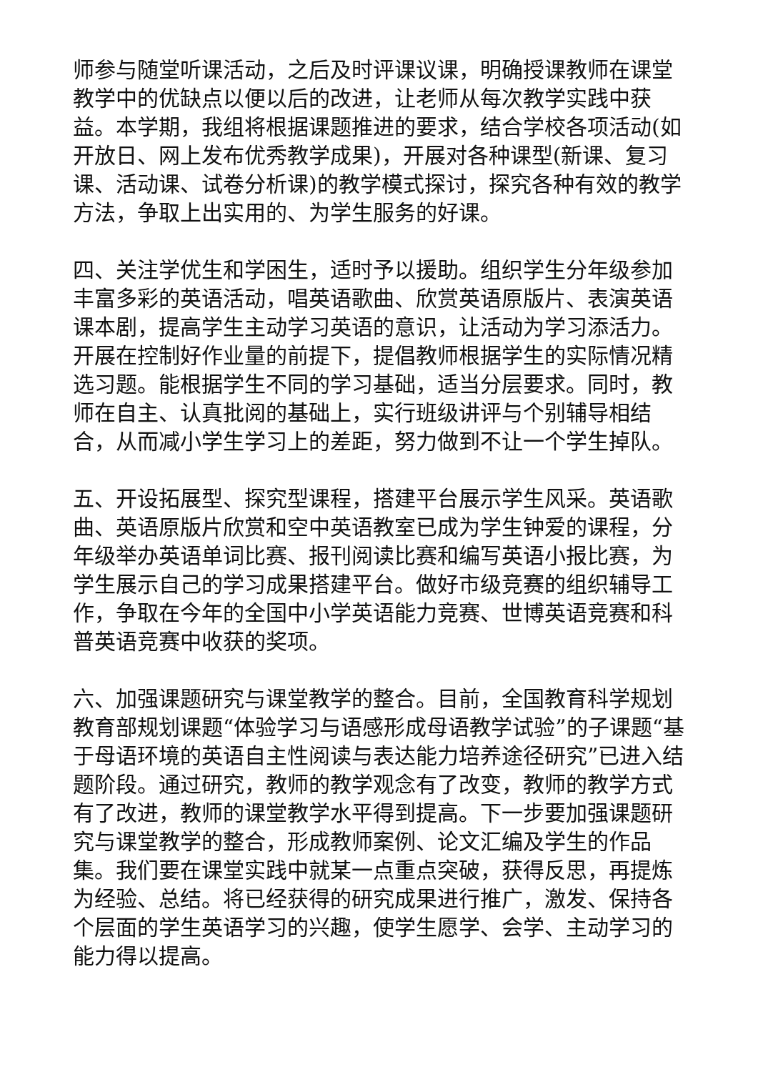师参与随堂听课活动，之后及时评课议课，明确授课教师在课堂教学中的优缺点以便以后的改进，让老师从每次教学实践中获益。本学期，我组将根据课题推进的要求，结合学校各项活动(如开放日、网上发布优秀教学成果)，开展对各种课型(新课、复习课、活动课、试卷分析课)的教学模式探讨，探究各种有效的教学方法，争取上出实用的、为学生服务的好课。
四、关注学优生和学困生，适时予以援助。组织学生分年级参加丰富多彩的英语活动，唱英语歌曲、欣赏英语原版片、表演英语课本剧，提高学生主动学习英语的意识，让活动为学习添活力。开展在控制好作业量的前提下，提倡教师根据学生的实际情况精选习题。能根据学生不同的学习基础，适当分层要求。同时，教师在自主、认真批阅的基础上，实行班级讲评与个别辅导相结合，从而减小学生学习上的差距，努力做到不让一个学生掉队。
五、开设拓展型、探究型课程，搭建平台展示学生风采。英语歌曲、英语原版片欣赏和空中英语教室已成为学生钟爱的课程，分年级举办英语单词比赛、报刊阅读比赛和编写英语小报比赛，为学生展示自己的学习成果搭建平台。做好市级竞赛的组织辅导工作，争取在今年的全国中小学英语能力竞赛、世博英语竞赛和科普英语竞赛中收获的奖项。
六、加强课题研究与课堂教学的整合。目前，全国教育科学规划教育部规划课题“体验学习与语感形成母语教学试验”的子课题“基于母语环境的英语自主性阅读与表达能力培养途径研究”已进入结题阶段。通过研究，教师的教学观念有了改变，教师的教学方式有了改进，教师的课堂教学水平得到提高。下一步要加强课题研究与课堂教学的整合，形成教师案例、论文汇编及学生的作品集。我们要在课堂实践中就某一点重点突破，获得反思，再提炼为经验、总结。将已经获得的研究成果进行推广，激发、保持各个层面的学生英语学习的兴趣，使学生愿学、会学、主动学习的能力得以提高。